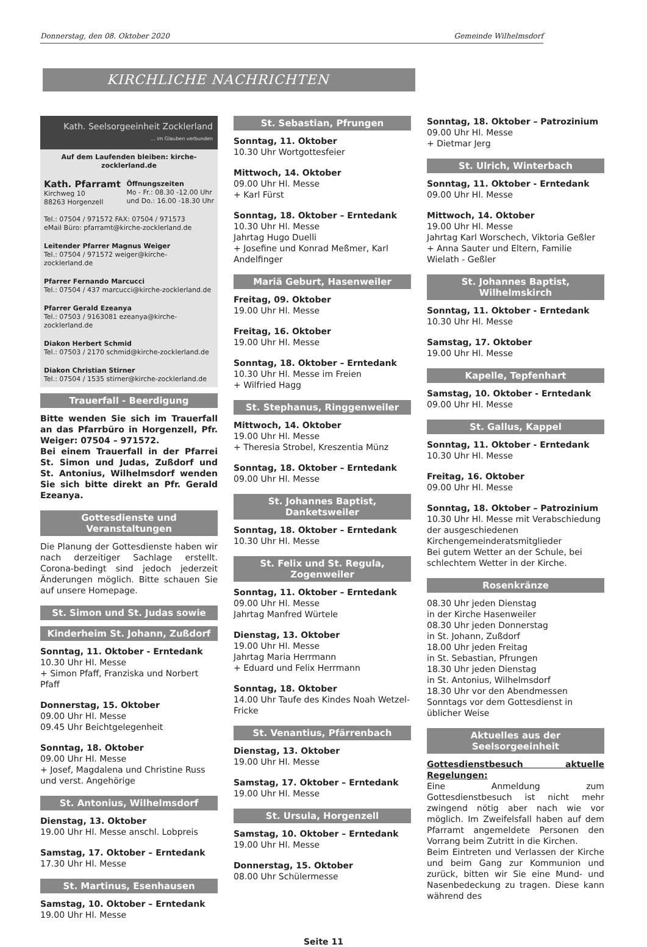Donnerstag, den 08. Oktober 2020 Gemeinde Wilhelmsdorf
KIRCHLICHE NACHRICHTEN
Kath. Seelsorgeeinheit Zocklerland
... im Glauben verbunden
Auf dem Laufenden bleiben: kirche-zocklerland.de
Kath. Pfarramt
Kirchweg 10
88263 Horgenzell
Öffnungszeiten
Mo - Fr.: 08.30 -12.00 Uhr
und Do.: 16.00 -18.30 Uhr
Tel.: 07504 / 971572 FAX: 07504 / 971573
eMail Büro: pfarramt@kirche-zocklerland.de
Leitender Pfarrer Magnus Weiger
Tel.: 07504 / 971572 weiger@kirche-zocklerland.de
Pfarrer Fernando Marcucci
Tel.: 07504 / 437 marcucci@kirche-zocklerland.de
Pfarrer Gerald Ezeanya
Tel.: 07503 / 9163081 ezeanya@kirche-zocklerland.de
Diakon Herbert Schmid
Tel.: 07503 / 2170 schmid@kirche-zocklerland.de
Diakon Christian Stirner
Tel.: 07504 / 1535 stirner@kirche-zocklerland.de
Trauerfall - Beerdigung
Bitte wenden Sie sich im Trauerfall an das Pfarrbüro in Horgenzell, Pfr. Weiger: 07504 – 971572.
Bei einem Trauerfall in der Pfarrei St. Simon und Judas, Zußdorf und St. Antonius, Wilhelmsdorf wenden Sie sich bitte direkt an Pfr. Gerald Ezeanya.
Gottesdienste und Veranstaltungen
Die Planung der Gottesdienste haben wir nach derzeitiger Sachlage erstellt. Corona-bedingt sind jedoch jederzeit Änderungen möglich. Bitte schauen Sie auf unsere Homepage.
St. Simon und St. Judas sowie
Kinderheim St. Johann, Zußdorf
Sonntag, 11. Oktober - Erntedank
10.30 Uhr Hl. Messe
+ Simon Pfaff, Franziska und Norbert Pfaff
Donnerstag, 15. Oktober
09.00 Uhr Hl. Messe
09.45 Uhr Beichtgelegenheit
Sonntag, 18. Oktober
09.00 Uhr Hl. Messe
+ Josef, Magdalena und Christine Russ und verst. Angehörige
St. Antonius, Wilhelmsdorf
Dienstag, 13. Oktober
19.00 Uhr Hl. Messe anschl. Lobpreis
Samstag, 17. Oktober – Erntedank
17.30 Uhr Hl. Messe
St. Martinus, Esenhausen
Samstag, 10. Oktober – Erntedank
19.00 Uhr Hl. Messe
St. Sebastian, Pfrungen
Sonntag, 11. Oktober
10.30 Uhr Wortgottesfeier
Mittwoch, 14. Oktober
09.00 Uhr Hl. Messe
+ Karl Fürst
Sonntag, 18. Oktober – Erntedank
10.30 Uhr Hl. Messe
Jahrtag Hugo Duelli
+ Josefine und Konrad Meßmer, Karl Andelfinger
Mariä Geburt, Hasenweiler
Freitag, 09. Oktober
19.00 Uhr Hl. Messe
Freitag, 16. Oktober
19.00 Uhr Hl. Messe
Sonntag, 18. Oktober – Erntedank
10.30 Uhr Hl. Messe im Freien
+ Wilfried Hagg
St. Stephanus, Ringgenweiler
Mittwoch, 14. Oktober
19.00 Uhr Hl. Messe
+ Theresia Strobel, Kreszentia Münz
Sonntag, 18. Oktober – Erntedank
09.00 Uhr Hl. Messe
St. Johannes Baptist, Danketsweiler
Sonntag, 18. Oktober – Erntedank
10.30 Uhr Hl. Messe
St. Felix und St. Regula, Zogenweiler
Sonntag, 11. Oktober – Erntedank
09.00 Uhr Hl. Messe
Jahrtag Manfred Würtele
Dienstag, 13. Oktober
19.00 Uhr Hl. Messe
Jahrtag Maria Herrmann
+ Eduard und Felix Herrmann
Sonntag, 18. Oktober
14.00 Uhr Taufe des Kindes Noah Wetzel-Fricke
St. Venantius, Pfärrenbach
Dienstag, 13. Oktober
19.00 Uhr Hl. Messe
Samstag, 17. Oktober – Erntedank
19.00 Uhr Hl. Messe
St. Ursula, Horgenzell
Samstag, 10. Oktober – Erntedank
19.00 Uhr Hl. Messe
Donnerstag, 15. Oktober
08.00 Uhr Schülermesse
Sonntag, 18. Oktober – Patrozinium
09.00 Uhr Hl. Messe
+ Dietmar Jerg
St. Ulrich, Winterbach
Sonntag, 11. Oktober - Erntedank
09.00 Uhr Hl. Messe
Mittwoch, 14. Oktober
19.00 Uhr Hl. Messe
Jahrtag Karl Worschech, Viktoria Geßler
+ Anna Sauter und Eltern, Familie Wielath - Geßler
St. Johannes Baptist, Wilhelmskirch
Sonntag, 11. Oktober - Erntedank
10.30 Uhr Hl. Messe
Samstag, 17. Oktober
19.00 Uhr Hl. Messe
Kapelle, Tepfenhart
Samstag, 10. Oktober - Erntedank
09.00 Uhr Hl. Messe
St. Gallus, Kappel
Sonntag, 11. Oktober - Erntedank
10.30 Uhr Hl. Messe
Freitag, 16. Oktober
09.00 Uhr Hl. Messe
Sonntag, 18. Oktober – Patrozinium
10.30 Uhr Hl. Messe mit Verabschiedung der ausgeschiedenen Kirchengemeinderatsmitglieder
Bei gutem Wetter an der Schule, bei schlechtem Wetter in der Kirche.
Rosenkränze
08.30 Uhr jeden Dienstag
in der Kirche Hasenweiler
08.30 Uhr jeden Donnerstag
in St. Johann, Zußdorf
18.00 Uhr jeden Freitag
in St. Sebastian, Pfrungen
18.30 Uhr jeden Dienstag
in St. Antonius, Wilhelmsdorf
18.30 Uhr vor den Abendmessen
Sonntags vor dem Gottesdienst in üblicher Weise
Aktuelles aus der Seelsorgeeinheit
Gottesdienstbesuch aktuelle Regelungen:
Eine Anmeldung zum Gottesdienstbesuch ist nicht mehr zwingend nötig aber nach wie vor möglich. Im Zweifelsfall haben auf dem Pfarramt angemeldete Personen den Vorrang beim Zutritt in die Kirchen.
Beim Eintreten und Verlassen der Kirche und beim Gang zur Kommunion und zurück, bitten wir Sie eine Mund- und Nasenbedeckung zu tragen. Diese kann während des
Seite 11